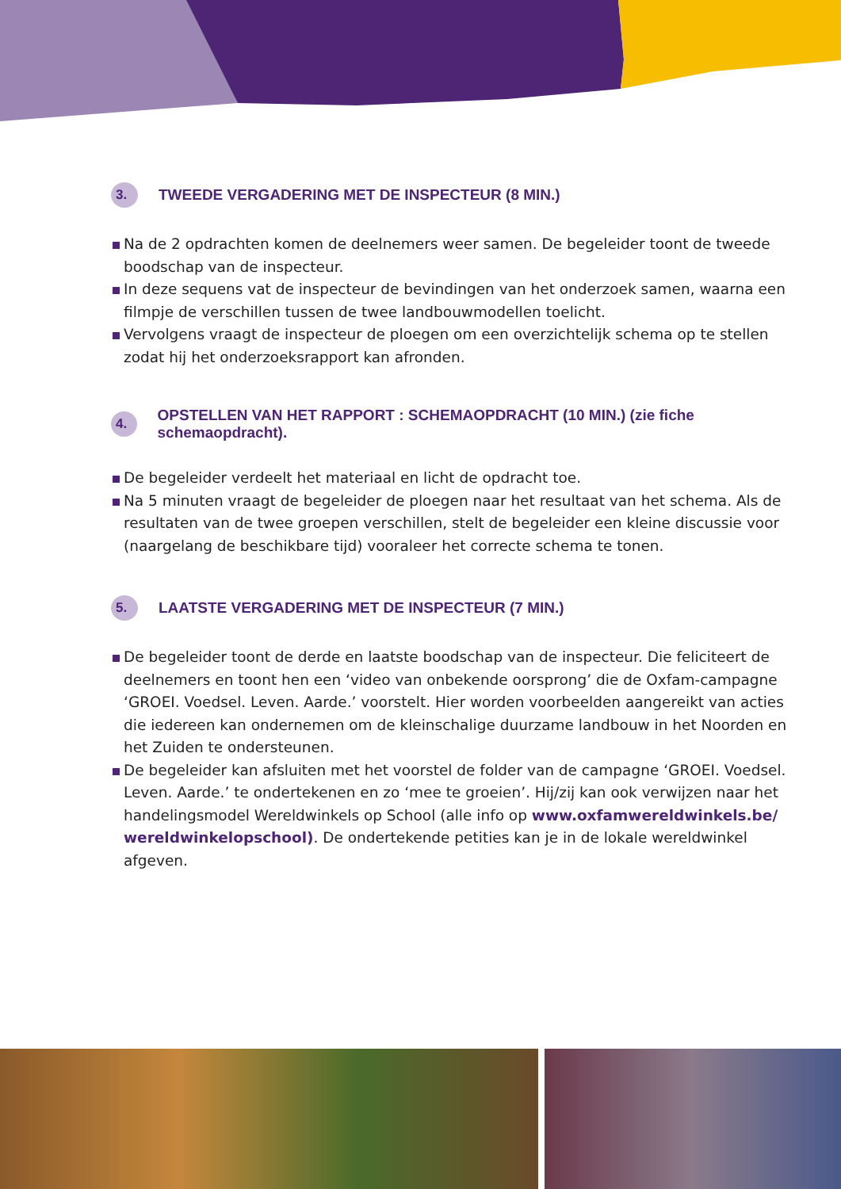3. TWEEDE VERGADERING MET DE INSPECTEUR (8 MIN.)
Na de 2 opdrachten komen de deelnemers weer samen. De begeleider toont de tweede boodschap van de inspecteur.
In deze sequens vat de inspecteur de bevindingen van het onderzoek samen, waarna een filmpje de verschillen tussen de twee landbouwmodellen toelicht.
Vervolgens vraagt de inspecteur de ploegen om een overzichtelijk schema op te stellen zodat hij het onderzoeksrapport kan afronden.
4. OPSTELLEN VAN HET RAPPORT : SCHEMAOPDRACHT (10 MIN.) (zie fiche schemaopdracht).
De begeleider verdeelt het materiaal en licht de opdracht toe.
Na 5 minuten vraagt de begeleider de ploegen naar het resultaat van het schema. Als de resultaten van de twee groepen verschillen, stelt de begeleider een kleine discussie voor (naargelang de beschikbare tijd) vooraleer het correcte schema te tonen.
5. LAATSTE VERGADERING MET DE INSPECTEUR (7 MIN.)
De begeleider toont de derde en laatste boodschap van de inspecteur. Die feliciteert de deelnemers en toont hen een ‘video van onbekende oorsprong’ die de Oxfam-campagne ‘GROEI. Voedsel. Leven. Aarde.’ voorstelt. Hier worden voorbeelden aangereikt van acties die iedereen kan ondernemen om de kleinschalige duurzame landbouw in het Noorden en het Zuiden te ondersteunen.
De begeleider kan afsluiten met het voorstel de folder van de campagne ‘GROEI. Voedsel. Leven. Aarde.’ te ondertekenen en zo ‘mee te groeien’. Hij/zij kan ook verwijzen naar het handelingsmodel Wereldwinkels op School (alle info op www.oxfamwereldwinkels.be/ wereldwinkelopschool). De ondertekende petities kan je in de lokale wereldwinkel afgeven.